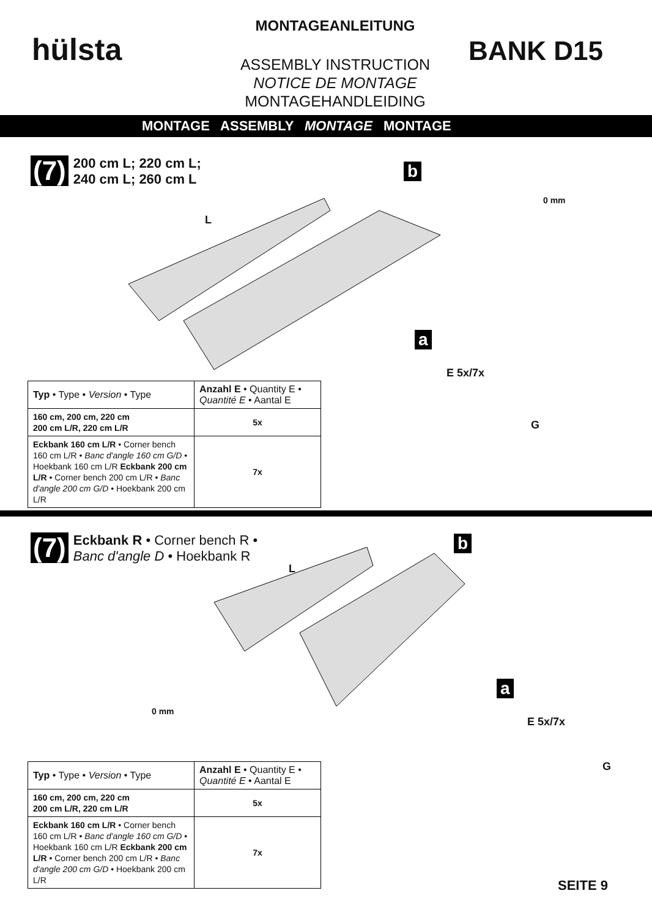hülsta
MONTAGEANLEITUNG
ASSEMBLY INSTRUCTION
NOTICE DE MONTAGE
MONTAGEHANDLEIDING
BANK D15
MONTAGE ASSEMBLY MONTAGE MONTAGE
(7) 200 cm L; 220 cm L;
240 cm L; 260 cm L
L
b
0 mm
a
E 5x/7x
G
| Typ • Type • Version • Type | Anzahl E • Quantity E • Quantité E • Aantal E |
| --- | --- |
| 160 cm, 200 cm, 220 cm 200 cm L/R, 220 cm L/R | 5x |
| Eckbank 160 cm L/R • Corner bench 160 cm L/R • Banc d'angle 160 cm G/D • Hoekbank 160 cm L/R Eckbank 200 cm L/R • Corner bench 200 cm L/R • Banc d'angle 200 cm G/D • Hoekbank 200 cm L/R | 7x |
(7) Eckbank R • Corner bench R •
Banc d'angle D • Hoekbank R
L
b
0 mm
a
E 5x/7x
G
| Typ • Type • Version • Type | Anzahl E • Quantity E • Quantité E • Aantal E |
| --- | --- |
| 160 cm, 200 cm, 220 cm 200 cm L/R, 220 cm L/R | 5x |
| Eckbank 160 cm L/R • Corner bench 160 cm L/R • Banc d'angle 160 cm G/D • Hoekbank 160 cm L/R Eckbank 200 cm L/R • Corner bench 200 cm L/R • Banc d'angle 200 cm G/D • Hoekbank 200 cm L/R | 7x |
SEITE 9